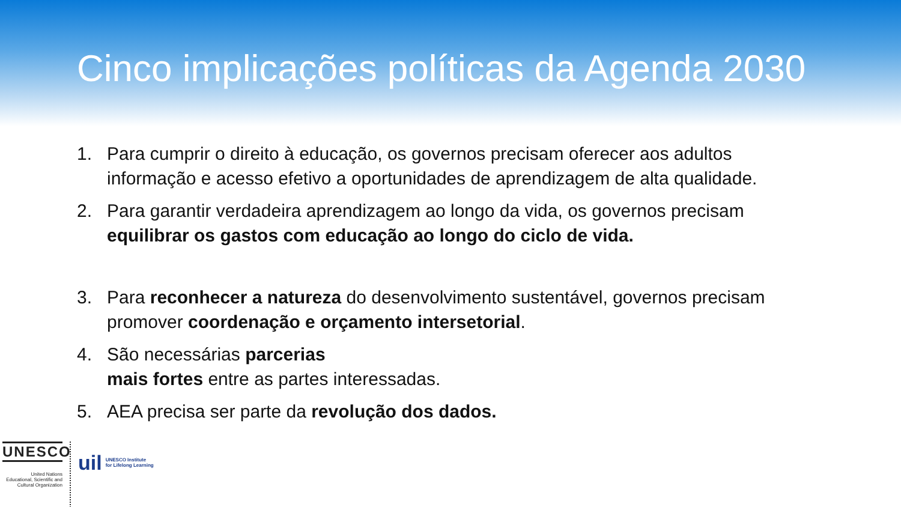Cinco implicações políticas da Agenda 2030
1. Para cumprir o direito à educação, os governos precisam oferecer aos adultos informação e acesso efetivo a oportunidades de aprendizagem de alta qualidade.
2. Para garantir verdadeira aprendizagem ao longo da vida, os governos precisam equilibrar os gastos com educação ao longo do ciclo de vida.
3. Para reconhecer a natureza do desenvolvimento sustentável, governos precisam promover coordenação e orçamento intersetorial.
4. São necessárias parcerias
mais fortes entre as partes interessadas.
5. AEA precisa ser parte da revolução dos dados.
UNESCO
United Nations
Educational, Scientific and
Cultural Organization
uil UNESCO Institute
for Lifelong Learning